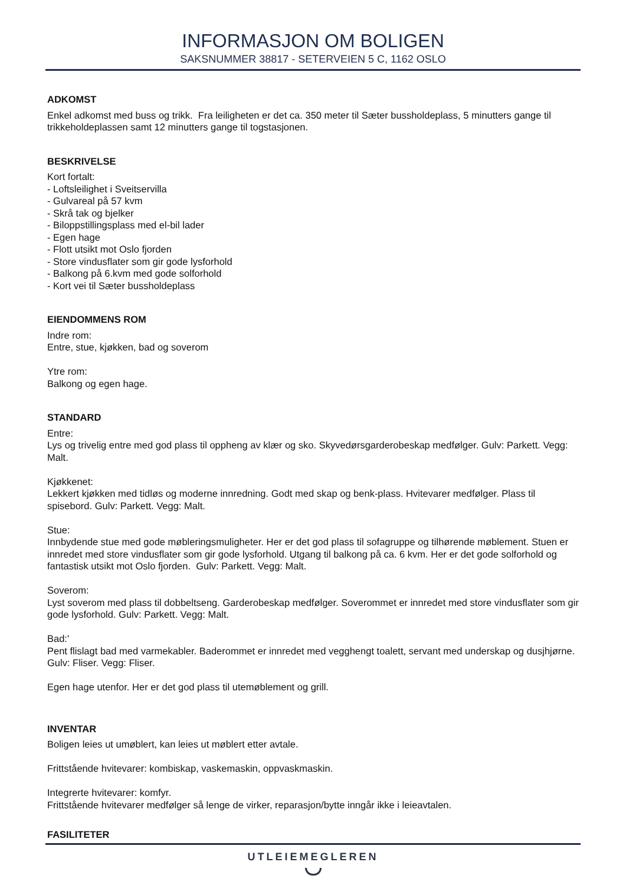INFORMASJON OM BOLIGEN
SAKSNUMMER 38817 - SETERVEIEN 5 C, 1162 OSLO
ADKOMST
Enkel adkomst med buss og trikk. Fra leiligheten er det ca. 350 meter til Sæter bussholdeplass, 5 minutters gange til trikkeholdeplassen samt 12 minutters gange til togstasjonen.
BESKRIVELSE
Kort fortalt:
- Loftsleilighet i Sveitservilla
- Gulvareal på 57 kvm
- Skrå tak og bjelker
- Biloppstillingsplass med el-bil lader
- Egen hage
- Flott utsikt mot Oslo fjorden
- Store vindusflater som gir gode lysforhold
- Balkong på 6.kvm med gode solforhold
- Kort vei til Sæter bussholdeplass
EIENDOMMENS ROM
Indre rom:
Entre, stue, kjøkken, bad og soverom
Ytre rom:
Balkong og egen hage.
STANDARD
Entre:
Lys og trivelig entre med god plass til oppheng av klær og sko. Skyvedørsgarderobeskap medfølger. Gulv: Parkett. Vegg: Malt.
Kjøkkenet:
Lekkert kjøkken med tidløs og moderne innredning. Godt med skap og benk-plass. Hvitevarer medfølger. Plass til spisebord. Gulv: Parkett. Vegg: Malt.
Stue:
Innbydende stue med gode møbleringsmuligheter. Her er det god plass til sofagruppe og tilhørende møblement. Stuen er innredet med store vindusflater som gir gode lysforhold. Utgang til balkong på ca. 6 kvm. Her er det gode solforhold og fantastisk utsikt mot Oslo fjorden. Gulv: Parkett. Vegg: Malt.
Soverom:
Lyst soverom med plass til dobbeltseng. Garderobeskap medfølger. Soverommet er innredet med store vindusflater som gir gode lysforhold. Gulv: Parkett. Vegg: Malt.
Bad:'
Pent flislagt bad med varmekabler. Baderommet er innredet med vegghengt toalett, servant med underskap og dusjhjørne. Gulv: Fliser. Vegg: Fliser.
Egen hage utenfor. Her er det god plass til utemøblement og grill.
INVENTAR
Boligen leies ut umøblert, kan leies ut møblert etter avtale.
Frittstående hvitevarer: kombiskap, vaskemaskin, oppvaskmaskin.
Integrerte hvitevarer: komfyr.
Frittstående hvitevarer medfølger så lenge de virker, reparasjon/bytte inngår ikke i leieavtalen.
FASILITETER
UTLEIEMEGLEREN